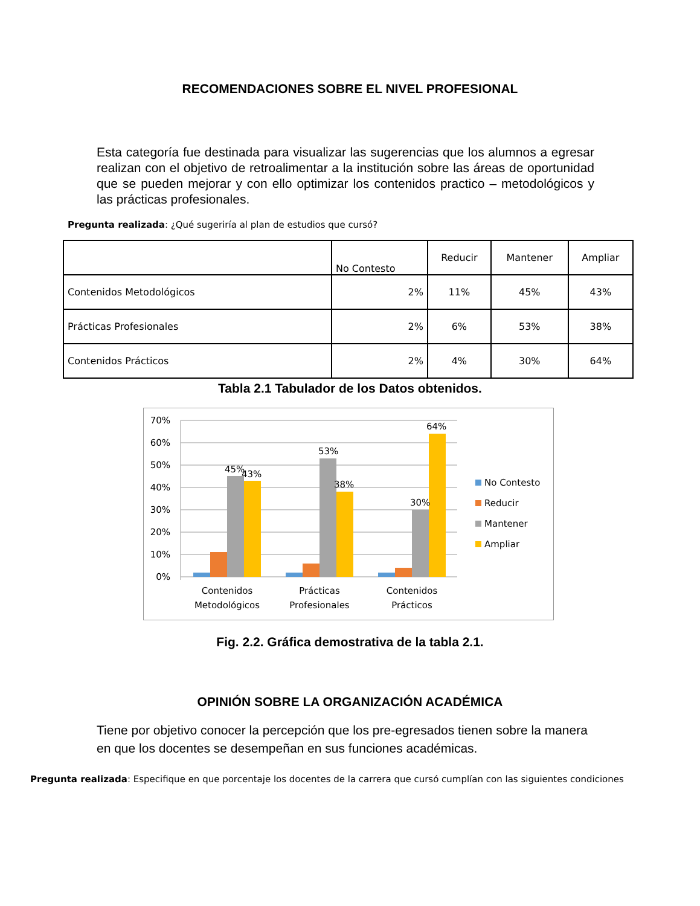RECOMENDACIONES SOBRE EL NIVEL PROFESIONAL
Esta categoría fue destinada para visualizar las sugerencias que los alumnos a egresar realizan con el objetivo de retroalimentar a la institución sobre las áreas de oportunidad que se pueden mejorar y con ello optimizar los contenidos practico – metodológicos y las prácticas profesionales.
Pregunta realizada: ¿Qué sugeriría al plan de estudios que cursó?
| | No Contesto | Reducir | Mantener | Ampliar |
| --- | --- | --- | --- | --- |
| Contenidos Metodológicos | 2% | 11% | 45% | 43% |
| Prácticas Profesionales | 2% | 6% | 53% | 38% |
| Contenidos Prácticos | 2% | 4% | 30% | 64% |
Tabla 2.1 Tabulador de los Datos obtenidos.
70%
60%
50%
40%
30%
20%
10%
0%
45%
43%
53%
38%
30%
64%
Contenidos
Metodológicos
Prácticas
Profesionales
Contenidos
Prácticos
No Contesto
Reducir
Mantener
Ampliar
Fig. 2.2. Gráfica demostrativa de la tabla 2.1.
OPINIÓN SOBRE LA ORGANIZACIÓN ACADÉMICA
Tiene por objetivo conocer la percepción que los pre-egresados tienen sobre la manera en que los docentes se desempeñan en sus funciones académicas.
Pregunta realizada: Especifique en que porcentaje los docentes de la carrera que cursó cumplían con las siguientes condiciones